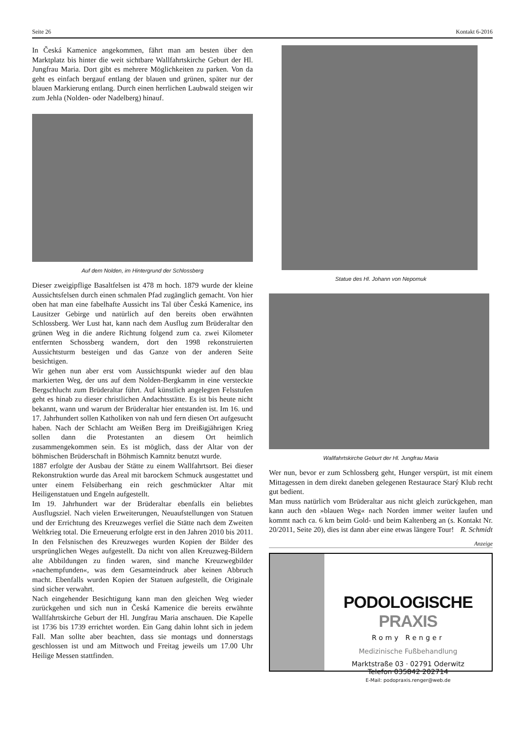Seite 26 Kontakt 6-2016
In Česká Kamenice angekommen, fährt man am besten über den Marktplatz bis hinter die weit sichtbare Wallfahrtskirche Geburt der Hl. Jungfrau Maria. Dort gibt es mehrere Möglichkeiten zu parken. Von da geht es einfach bergauf entlang der blauen und grünen, später nur der blauen Markierung entlang. Durch einen herrlichen Laubwald steigen wir zum Jehla (Nolden- oder Nadelberg) hinauf.
Auf dem Nolden, im Hintergrund der Schlossberg
Dieser zweigipflige Basaltfelsen ist 478 m hoch. 1879 wurde der kleine Aussichtsfelsen durch einen schmalen Pfad zugänglich gemacht. Von hier oben hat man eine fabelhafte Aussicht ins Tal über Česká Kamenice, ins Lausitzer Gebirge und natürlich auf den bereits oben erwähnten Schlossberg. Wer Lust hat, kann nach dem Ausflug zum Brüderaltar den grünen Weg in die andere Richtung folgend zum ca. zwei Kilometer entfernten Schossberg wandern, dort den 1998 rekonstruierten Aussichtsturm besteigen und das Ganze von der anderen Seite besichtigen.
Wir gehen nun aber erst vom Aussichtspunkt wieder auf den blau markierten Weg, der uns auf dem Nolden-Bergkamm in eine versteckte Bergschlucht zum Brüderaltar führt. Auf künstlich angelegten Felsstufen geht es hinab zu dieser christlichen Andachtsstätte. Es ist bis heute nicht bekannt, wann und warum der Brüderaltar hier entstanden ist. Im 16. und 17. Jahrhundert sollen Katholiken von nah und fern diesen Ort aufgesucht haben. Nach der Schlacht am Weißen Berg im Dreißigjährigen Krieg sollen dann die Protestanten an diesem Ort heimlich zusammengekommen sein. Es ist möglich, dass der Altar von der böhmischen Brüderschaft in Böhmisch Kamnitz benutzt wurde.
1887 erfolgte der Ausbau der Stätte zu einem Wallfahrtsort. Bei dieser Rekonstruktion wurde das Areal mit barockem Schmuck ausgestattet und unter einem Felsüberhang ein reich geschmückter Altar mit Heiligenstatuen und Engeln aufgestellt.
Im 19. Jahrhundert war der Brüderaltar ebenfalls ein beliebtes Ausflugsziel. Nach vielen Erweiterungen, Neuaufstellungen von Statuen und der Errichtung des Kreuzweges verfiel die Stätte nach dem Zweiten Weltkrieg total. Die Erneuerung erfolgte erst in den Jahren 2010 bis 2011. In den Felsnischen des Kreuzweges wurden Kopien der Bilder des ursprünglichen Weges aufgestellt. Da nicht von allen Kreuzweg-Bildern alte Abbildungen zu finden waren, sind manche Kreuzwegbilder »nachempfunden«, was dem Gesamteindruck aber keinen Abbruch macht. Ebenfalls wurden Kopien der Statuen aufgestellt, die Originale sind sicher verwahrt.
Nach eingehender Besichtigung kann man den gleichen Weg wieder zurückgehen und sich nun in Česká Kamenice die bereits erwähnte Wallfahrtskirche Geburt der Hl. Jungfrau Maria anschauen. Die Kapelle ist 1736 bis 1739 errichtet worden. Ein Gang dahin lohnt sich in jedem Fall. Man sollte aber beachten, dass sie montags und donnerstags geschlossen ist und am Mittwoch und Freitag jeweils um 17.00 Uhr Heilige Messen stattfinden.
Statue des Hl. Johann von Nepomuk
Wallfahrtskirche Geburt der Hl. Jungfrau Maria
Wer nun, bevor er zum Schlossberg geht, Hunger verspürt, ist mit einem Mittagessen in dem direkt daneben gelegenen Restaurace Starý Klub recht gut bedient.
Man muss natürlich vom Brüderaltar aus nicht gleich zurückgehen, man kann auch den »blauen Weg« nach Norden immer weiter laufen und kommt nach ca. 6 km beim Gold- und beim Kaltenberg an (s. Kontakt Nr. 20/2011, Seite 20), dies ist dann aber eine etwas längere Tour! R. Schmidt
Anzeige
PODOLOGISCHE PRAXIS
Romy Renger
Medizinische Fußbehandlung
Marktstraße 03 · 02791 Oderwitz
Telefon 035842 202714
E-Mail: podopraxis.renger@web.de